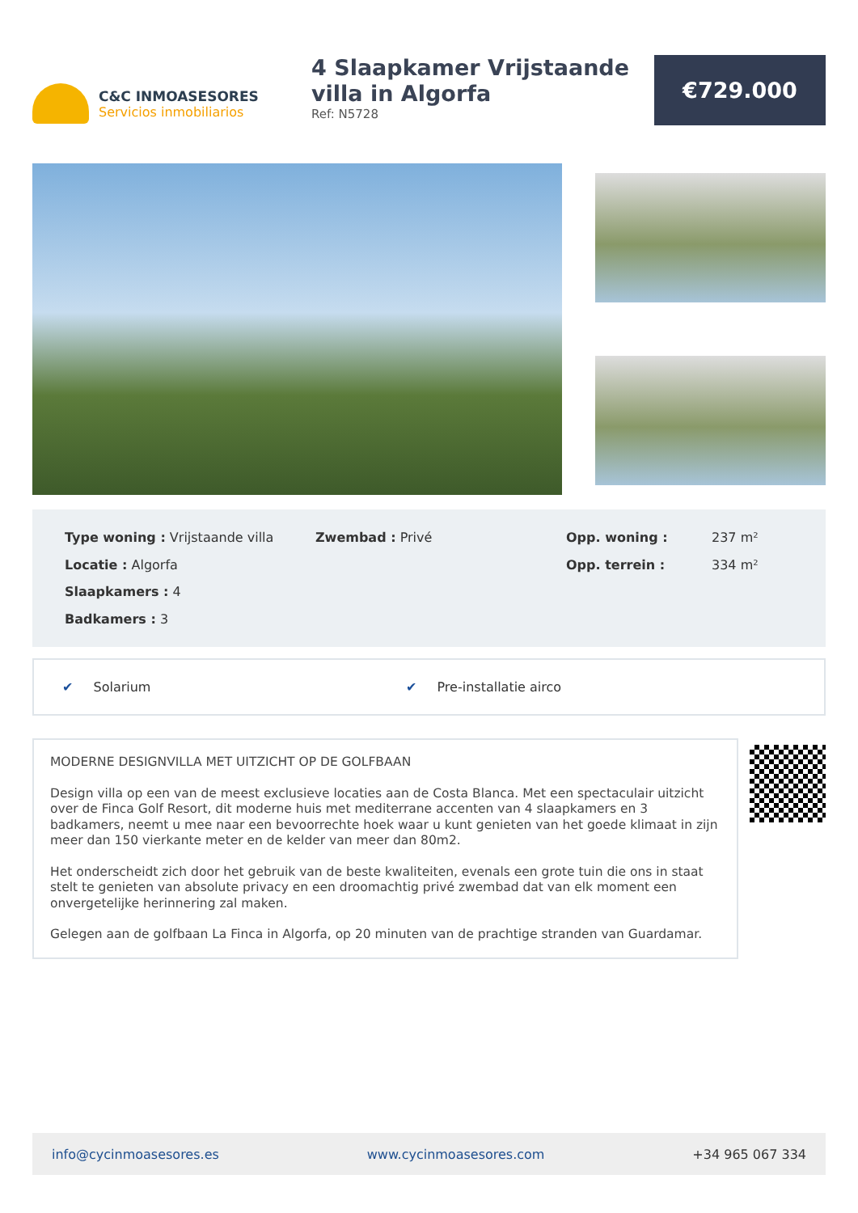C&C INMOASESORES
Servicios inmobiliarios
4 Slaapkamer Vrijstaande villa in Algorfa
Ref: N5728
€729.000
Type woning : Vrijstaande villa
Zwembad : Privé
Opp. woning :
237 m²
Locatie : Algorfa
Opp. terrein :
334 m²
Slaapkamers : 4
Badkamers : 3
✔ Solarium ✔ Pre-installatie airco
MODERNE DESIGNVILLA MET UITZICHT OP DE GOLFBAAN
Design villa op een van de meest exclusieve locaties aan de Costa Blanca. Met een spectaculair uitzicht over de Finca Golf Resort, dit moderne huis met mediterrane accenten van 4 slaapkamers en 3 badkamers, neemt u mee naar een bevoorrechte hoek waar u kunt genieten van het goede klimaat in zijn meer dan 150 vierkante meter en de kelder van meer dan 80m2.
Het onderscheidt zich door het gebruik van de beste kwaliteiten, evenals een grote tuin die ons in staat stelt te genieten van absolute privacy en een droomachtig privé zwembad dat van elk moment een onvergetelijke herinnering zal maken.
Gelegen aan de golfbaan La Finca in Algorfa, op 20 minuten van de prachtige stranden van Guardamar.
info@cycinmoasesores.es www.cycinmoasesores.com +34 965 067 334